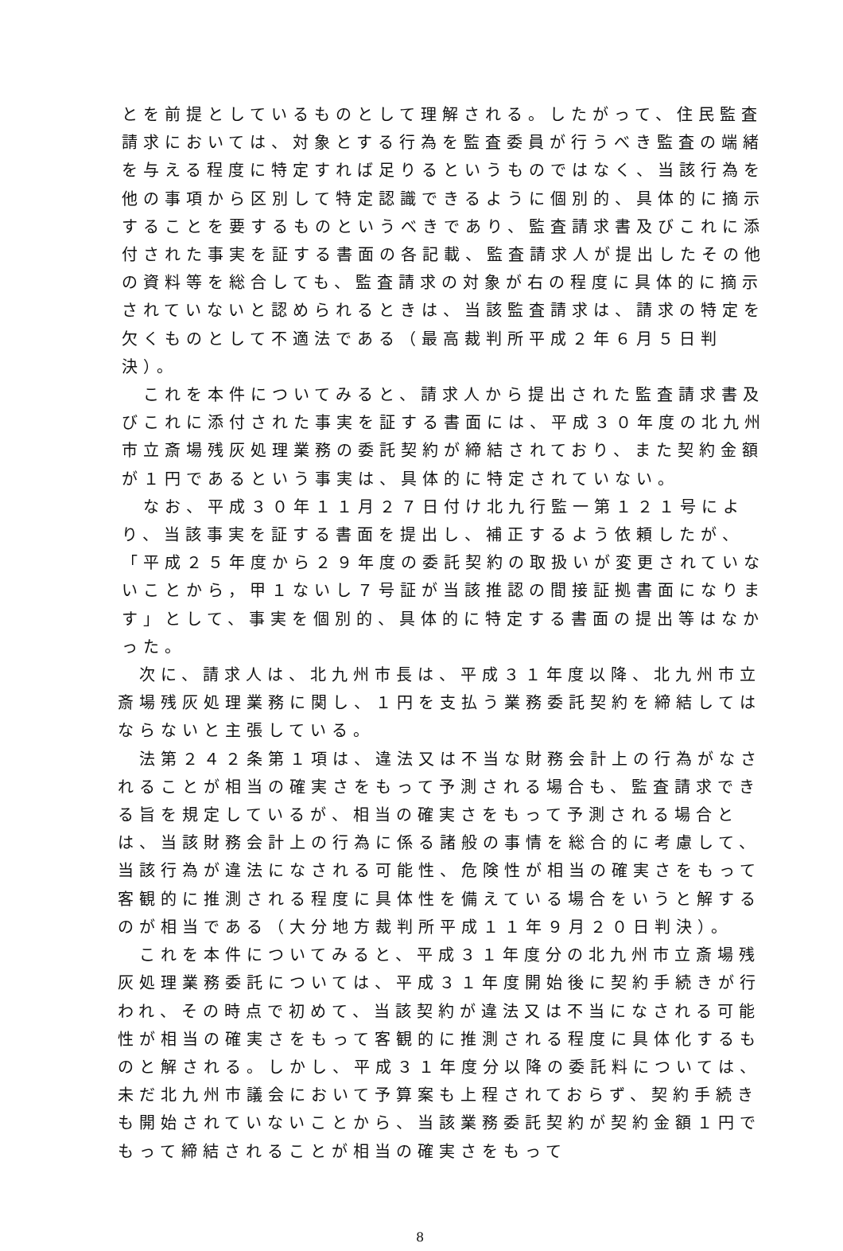とを前提としているものとして理解される。したがって、住民監査請求においては、対象とする行為を監査委員が行うべき監査の端緒を与える程度に特定すれば足りるというものではなく、当該行為を他の事項から区別して特定認識できるように個別的、具体的に摘示することを要するものというべきであり、監査請求書及びこれに添付された事実を証する書面の各記載、監査請求人が提出したその他の資料等を総合しても、監査請求の対象が右の程度に具体的に摘示されていないと認められるときは、当該監査請求は、請求の特定を欠くものとして不適法である（最高裁判所平成２年６月５日判決）。
　これを本件についてみると、請求人から提出された監査請求書及びこれに添付された事実を証する書面には、平成３０年度の北九州市立斎場残灰処理業務の委託契約が締結されており、また契約金額が１円であるという事実は、具体的に特定されていない。
　なお、平成３０年１１月２７日付け北九行監一第１２１号により、当該事実を証する書面を提出し、補正するよう依頼したが、「平成２５年度から２９年度の委託契約の取扱いが変更されていないことから，甲１ないし７号証が当該推認の間接証拠書面になります」として、事実を個別的、具体的に特定する書面の提出等はなかった。
　次に、請求人は、北九州市長は、平成３１年度以降、北九州市立斎場残灰処理業務に関し、１円を支払う業務委託契約を締結してはならないと主張している。
　法第２４２条第１項は、違法又は不当な財務会計上の行為がなされることが相当の確実さをもって予測される場合も、監査請求できる旨を規定しているが、相当の確実さをもって予測される場合とは、当該財務会計上の行為に係る諸般の事情を総合的に考慮して、当該行為が違法になされる可能性、危険性が相当の確実さをもって客観的に推測される程度に具体性を備えている場合をいうと解するのが相当である（大分地方裁判所平成１１年９月２０日判決）。
　これを本件についてみると、平成３１年度分の北九州市立斎場残灰処理業務委託については、平成３１年度開始後に契約手続きが行われ、その時点で初めて、当該契約が違法又は不当になされる可能性が相当の確実さをもって客観的に推測される程度に具体化するものと解される。しかし、平成３１年度分以降の委託料については、未だ北九州市議会において予算案も上程されておらず、契約手続きも開始されていないことから、当該業務委託契約が契約金額１円でもって締結されることが相当の確実さをもって
8